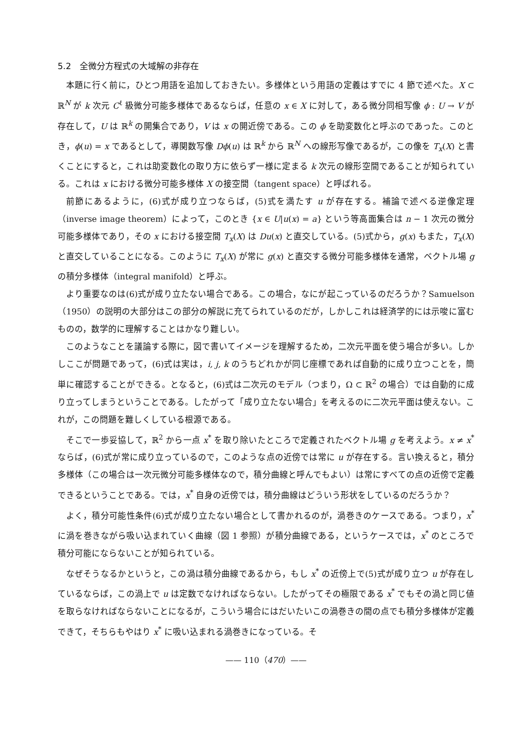5.2　全微分方程式の大域解の非存在
本題に行く前に，ひとつ用語を追加しておきたい。多様体という用語の定義はすでに 4 節で述べた。X ⊂ ℝ<sup>N</sup> が k 次元 C<sup>ℓ</sup> 級微分可能多様体であるならば，任意の x ∈ X に対して，ある微分同相写像 ϕ : U → V が存在して，U は ℝ<sup>k</sup> の開集合であり，V は x の開近傍である。この ϕ を助変数化と呼ぶのであった。このとき，ϕ(u) = x であるとして，導関数写像 Dϕ(u) は ℝ<sup>k</sup> から ℝ<sup>N</sup> への線形写像であるが，この像を T<sub>x</sub>(X) と書くことにすると，これは助変数化の取り方に依らず一様に定まる k 次元の線形空間であることが知られている。これは x における微分可能多様体 X の接空間（tangent space）と呼ばれる。
前節にあるように，(6)式が成り立つならば，(5)式を満たす u が存在する。補論で述べる逆像定理（inverse image theorem）によって，このとき {x ∈ U|u(x) = a} という等高面集合は n − 1 次元の微分可能多様体であり，その x における接空間 T<sub>x</sub>(X) は Du(x) と直交している。(5)式から，g(x) もまた，T<sub>x</sub>(X) と直交していることになる。このように T<sub>x</sub>(X) が常に g(x) と直交する微分可能多様体を通常，ベクトル場 g の積分多様体（integral manifold）と呼ぶ。
より重要なのは(6)式が成り立たない場合である。この場合，なにが起こっているのだろうか？Samuelson（1950）の説明の大部分はこの部分の解説に充てられているのだが，しかしこれは経済学的には示唆に富むものの，数学的に理解することはかなり難しい。
このようなことを議論する際に，図で書いてイメージを理解するため，二次元平面を使う場合が多い。しかしここが問題であって，(6)式は実は，i, j, k のうちどれかが同じ座標であれば自動的に成り立つことを，簡単に確認することができる。となると，(6)式は二次元のモデル（つまり，Ω ⊂ ℝ<sup>2</sup> の場合）では自動的に成り立ってしまうということである。したがって「成り立たない場合」を考えるのに二次元平面は使えない。これが，この問題を難しくしている根源である。
そこで一歩妥協して，ℝ<sup>2</sup> から一点 x<sup>*</sup> を取り除いたところで定義されたベクトル場 g を考えよう。x ≠ x<sup>*</sup> ならば，(6)式が常に成り立っているので，このような点の近傍では常に u が存在する。言い換えると，積分多様体（この場合は一次元微分可能多様体なので，積分曲線と呼んでもよい）は常にすべての点の近傍で定義できるということである。では，x<sup>*</sup> 自身の近傍では，積分曲線はどういう形状をしているのだろうか？
よく，積分可能性条件(6)式が成り立たない場合として書かれるのが，渦巻きのケースである。つまり，x<sup>*</sup> に渦を巻きながら吸い込まれていく曲線（図 1 参照）が積分曲線である，というケースでは，x<sup>*</sup> のところで積分可能にならないことが知られている。
なぜそうなるかというと，この渦は積分曲線であるから，もし x<sup>*</sup> の近傍上で(5)式が成り立つ u が存在しているならば，この渦上で u は定数でなければならない。したがってその極限である x<sup>*</sup> でもその渦と同じ値を取らなければならないことになるが，こういう場合にはだいたいこの渦巻きの間の点でも積分多様体が定義できて，そちらもやはり x<sup>*</sup> に吸い込まれる渦巻きになっている。そ
—— 110（470）——